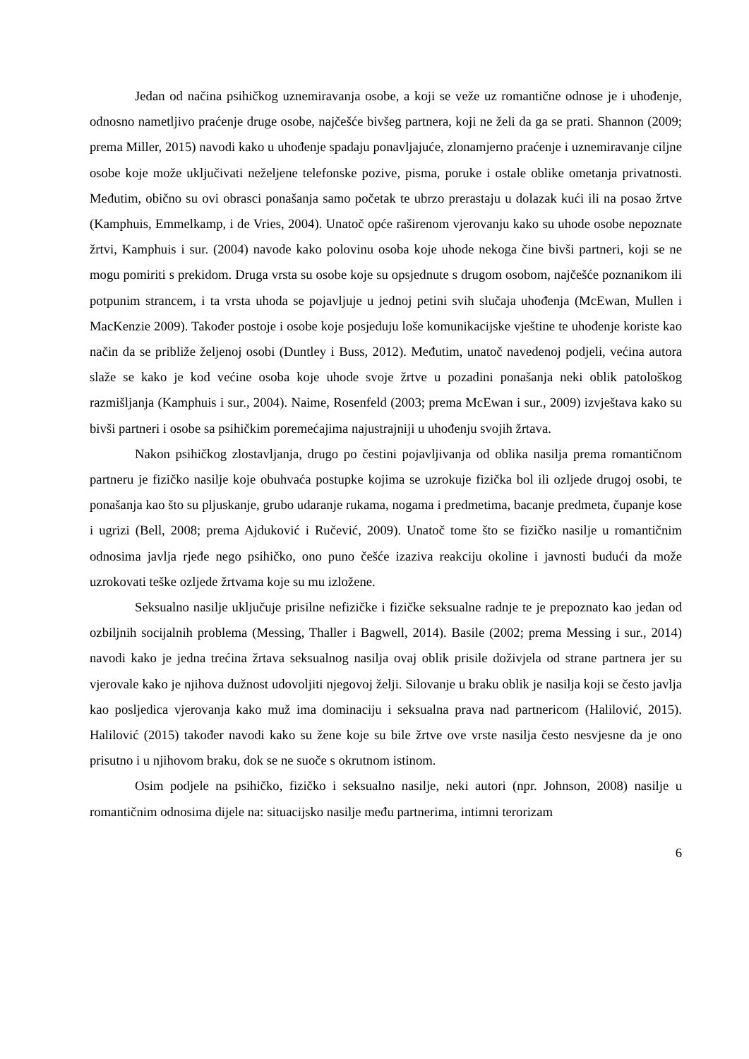Jedan od načina psihičkog uznemiravanja osobe, a koji se veže uz romantične odnose je i uhođenje, odnosno nametljivo praćenje druge osobe, najčešće bivšeg partnera, koji ne želi da ga se prati. Shannon (2009; prema Miller, 2015) navodi kako u uhođenje spadaju ponavljajuće, zlonamjerno praćenje i uznemiravanje ciljne osobe koje može uključivati neželjene telefonske pozive, pisma, poruke i ostale oblike ometanja privatnosti. Međutim, obično su ovi obrasci ponašanja samo početak te ubrzo prerastaju u dolazak kući ili na posao žrtve (Kamphuis, Emmelkamp, i de Vries, 2004). Unatoč opće raširenom vjerovanju kako su uhode osobe nepoznate žrtvi, Kamphuis i sur. (2004) navode kako polovinu osoba koje uhode nekoga čine bivši partneri, koji se ne mogu pomiriti s prekidom. Druga vrsta su osobe koje su opsjednute s drugom osobom, najčešće poznanikom ili potpunim strancem, i ta vrsta uhoda se pojavljuje u jednoj petini svih slučaja uhođenja (McEwan, Mullen i MacKenzie 2009). Također postoje i osobe koje posjeduju loše komunikacijske vještine te uhođenje koriste kao način da se približe željenoj osobi (Duntley i Buss, 2012). Međutim, unatoč navedenoj podjeli, većina autora slaže se kako je kod većine osoba koje uhode svoje žrtve u pozadini ponašanja neki oblik patološkog razmišljanja (Kamphuis i sur., 2004). Naime, Rosenfeld (2003; prema McEwan i sur., 2009) izvještava kako su bivši partneri i osobe sa psihičkim poremećajima najustrajniji u uhođenju svojih žrtava.
Nakon psihičkog zlostavljanja, drugo po čestini pojavljivanja od oblika nasilja prema romantičnom partneru je fizičko nasilje koje obuhvaća postupke kojima se uzrokuje fizička bol ili ozljede drugoj osobi, te ponašanja kao što su pljuskanje, grubo udaranje rukama, nogama i predmetima, bacanje predmeta, čupanje kose i ugrizi (Bell, 2008; prema Ajduković i Ručević, 2009). Unatoč tome što se fizičko nasilje u romantičnim odnosima javlja rjeđe nego psihičko, ono puno češće izaziva reakciju okoline i javnosti budući da može uzrokovati teške ozljede žrtvama koje su mu izložene.
Seksualno nasilje uključuje prisilne nefizičke i fizičke seksualne radnje te je prepoznato kao jedan od ozbiljnih socijalnih problema (Messing, Thaller i Bagwell, 2014). Basile (2002; prema Messing i sur., 2014) navodi kako je jedna trećina žrtava seksualnog nasilja ovaj oblik prisile doživjela od strane partnera jer su vjerovale kako je njihova dužnost udovoljiti njegovoj želji. Silovanje u braku oblik je nasilja koji se često javlja kao posljedica vjerovanja kako muž ima dominaciju i seksualna prava nad partnericom (Halilović, 2015). Halilović (2015) također navodi kako su žene koje su bile žrtve ove vrste nasilja često nesvjesne da je ono prisutno i u njihovom braku, dok se ne suoče s okrutnom istinom.
Osim podjele na psihičko, fizičko i seksualno nasilje, neki autori (npr. Johnson, 2008) nasilje u romantičnim odnosima dijele na: situacijsko nasilje među partnerima, intimni terorizam
6